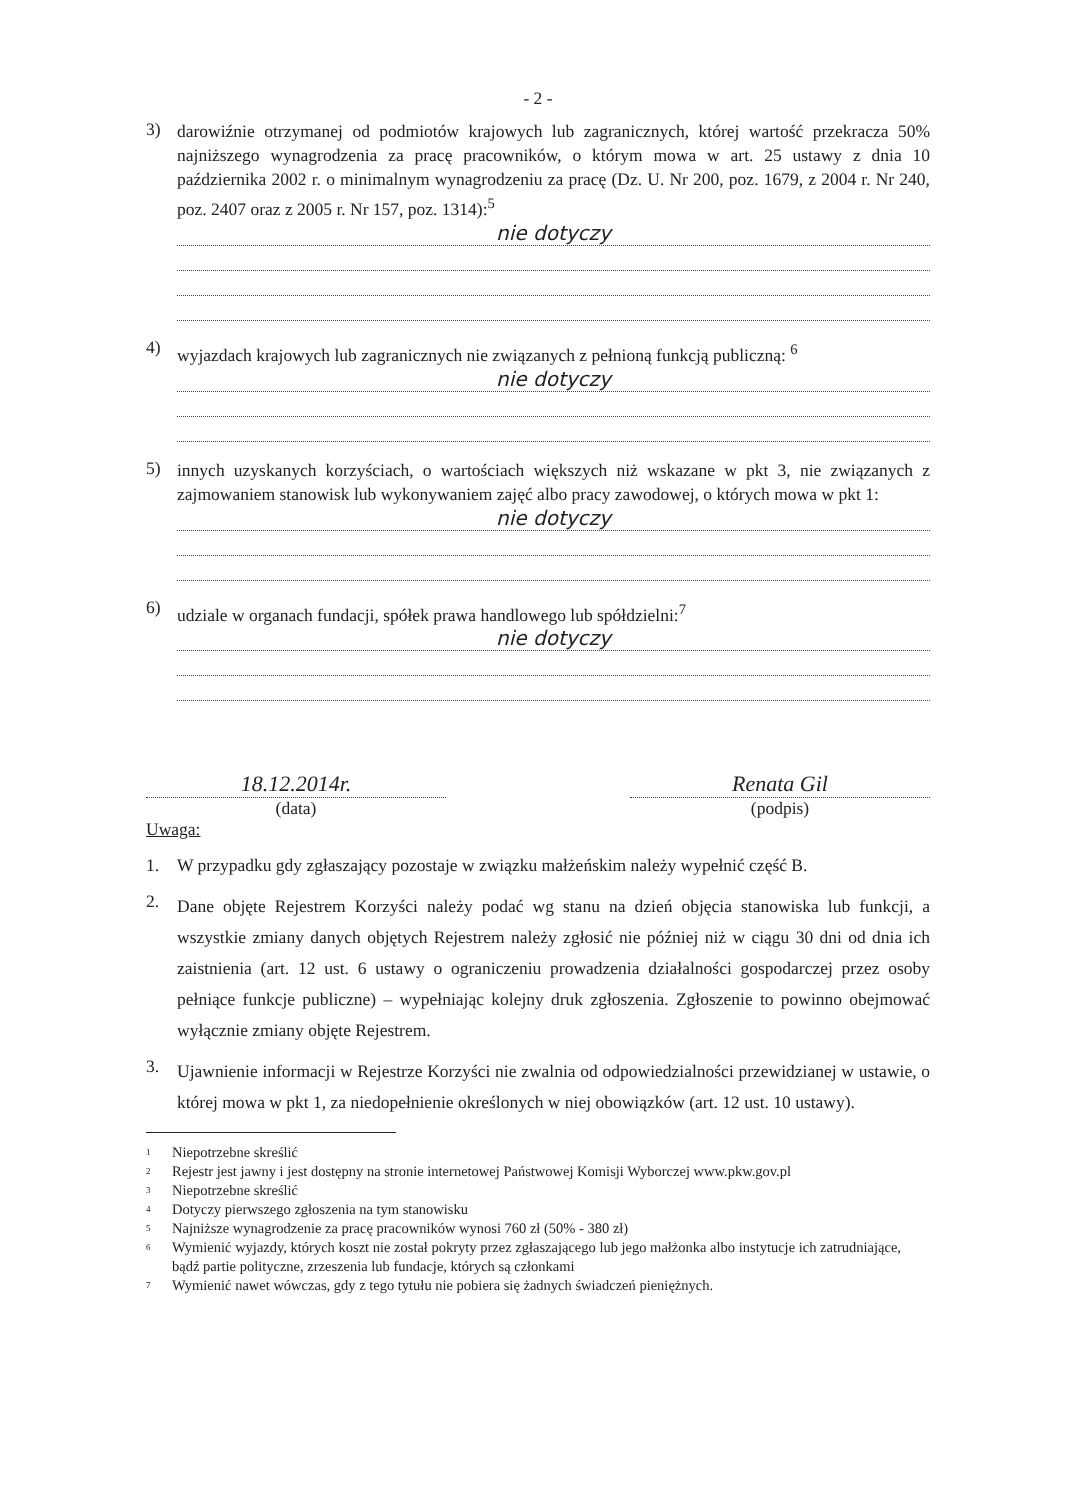- 2 -
3)
darowiźnie otrzymanej od podmiotów krajowych lub zagranicznych, której wartość przekracza 50% najniższego wynagrodzenia za pracę pracowników, o którym mowa w art. 25 ustawy z dnia 10 października 2002 r. o minimalnym wynagrodzeniu za pracę (Dz. U. Nr 200, poz. 1679, z 2004 r. Nr 240, poz. 2407 oraz z 2005 r. Nr 157, poz. 1314):<sup>5</sup>
nie dotyczy
4)
wyjazdach krajowych lub zagranicznych nie związanych z pełnioną funkcją publiczną: <sup>6</sup>
nie dotyczy
5)
innych uzyskanych korzyściach, o wartościach większych niż wskazane w pkt 3, nie związanych z zajmowaniem stanowisk lub wykonywaniem zajęć albo pracy zawodowej, o których mowa w pkt 1:
nie dotyczy
6)
udziale w organach fundacji, spółek prawa handlowego lub spółdzielni:<sup>7</sup>
nie dotyczy
18.12.2014r.
(data)
Renata Gil
(podpis)
Uwaga:
1.
W przypadku gdy zgłaszający pozostaje w związku małżeńskim należy wypełnić część B.
2.
Dane objęte Rejestrem Korzyści należy podać wg stanu na dzień objęcia stanowiska lub funkcji, a wszystkie zmiany danych objętych Rejestrem należy zgłosić nie później niż w ciągu 30 dni od dnia ich zaistnienia (art. 12 ust. 6 ustawy o ograniczeniu prowadzenia działalności gospodarczej przez osoby pełniące funkcje publiczne) – wypełniając kolejny druk zgłoszenia. Zgłoszenie to powinno obejmować wyłącznie zmiany objęte Rejestrem.
3.
Ujawnienie informacji w Rejestrze Korzyści nie zwalnia od odpowiedzialności przewidzianej w ustawie, o której mowa w pkt 1, za niedopełnienie określonych w niej obowiązków (art. 12 ust. 10 ustawy).
1 Niepotrzebne skreślić
2 Rejestr jest jawny i jest dostępny na stronie internetowej Państwowej Komisji Wyborczej www.pkw.gov.pl
3 Niepotrzebne skreślić
4 Dotyczy pierwszego zgłoszenia na tym stanowisku
5 Najniższe wynagrodzenie za pracę pracowników wynosi 760 zł (50% - 380 zł)
6 Wymienić wyjazdy, których koszt nie został pokryty przez zgłaszającego lub jego małżonka albo instytucje ich zatrudniające, bądź partie polityczne, zrzeszenia lub fundacje, których są członkami
7 Wymienić nawet wówczas, gdy z tego tytułu nie pobiera się żadnych świadczeń pieniężnych.